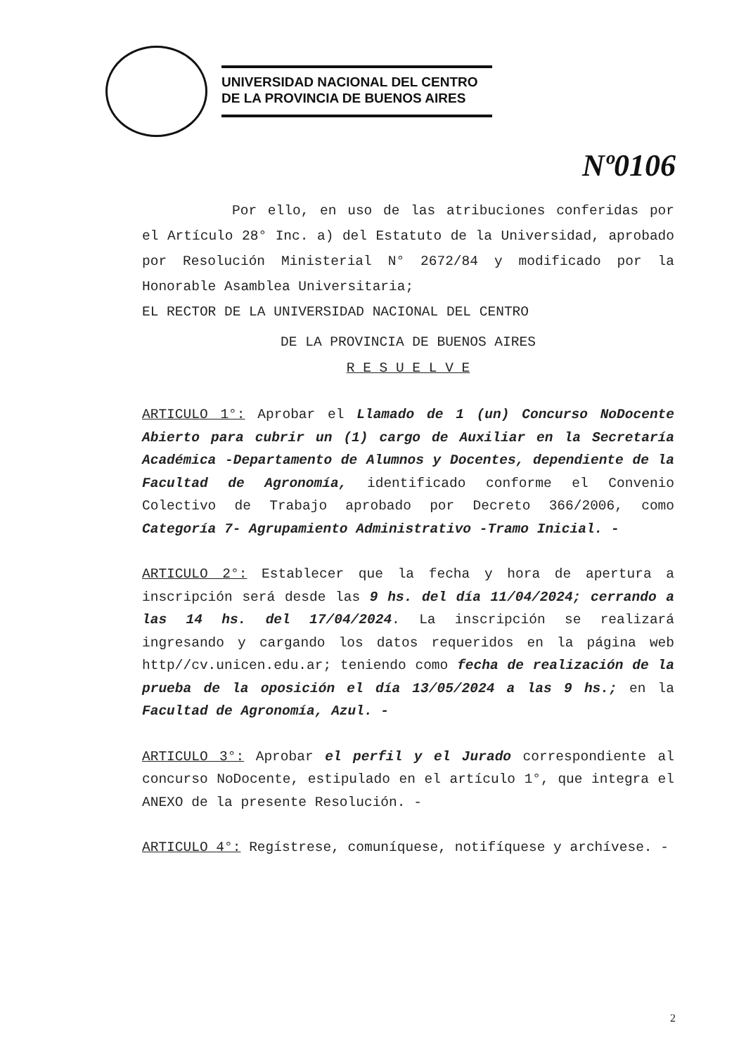UNIVERSIDAD NACIONAL DEL CENTRO
DE LA PROVINCIA DE BUENOS AIRES
Nº0106
Por ello, en uso de las atribuciones conferidas por el Artículo 28° Inc. a) del Estatuto de la Universidad, aprobado por Resolución Ministerial N° 2672/84 y modificado por la Honorable Asamblea Universitaria;
EL RECTOR DE LA UNIVERSIDAD NACIONAL DEL CENTRO
DE LA PROVINCIA DE BUENOS AIRES
R E S U E L V E
ARTICULO 1°: Aprobar el Llamado de 1 (un) Concurso NoDocente Abierto para cubrir un (1) cargo de Auxiliar en la Secretaría Académica -Departamento de Alumnos y Docentes, dependiente de la Facultad de Agronomía, identificado conforme el Convenio Colectivo de Trabajo aprobado por Decreto 366/2006, como Categoría 7- Agrupamiento Administrativo -Tramo Inicial. -
ARTICULO 2°: Establecer que la fecha y hora de apertura a inscripción será desde las 9 hs. del día 11/04/2024; cerrando a las 14 hs. del 17/04/2024. La inscripción se realizará ingresando y cargando los datos requeridos en la página web http//cv.unicen.edu.ar; teniendo como fecha de realización de la prueba de la oposición el día 13/05/2024 a las 9 hs.; en la Facultad de Agronomía, Azul. -
ARTICULO 3°: Aprobar el perfil y el Jurado correspondiente al concurso NoDocente, estipulado en el artículo 1°, que integra el ANEXO de la presente Resolución. -
ARTICULO 4°: Regístrese, comuníquese, notifíquese y archívese. -
2